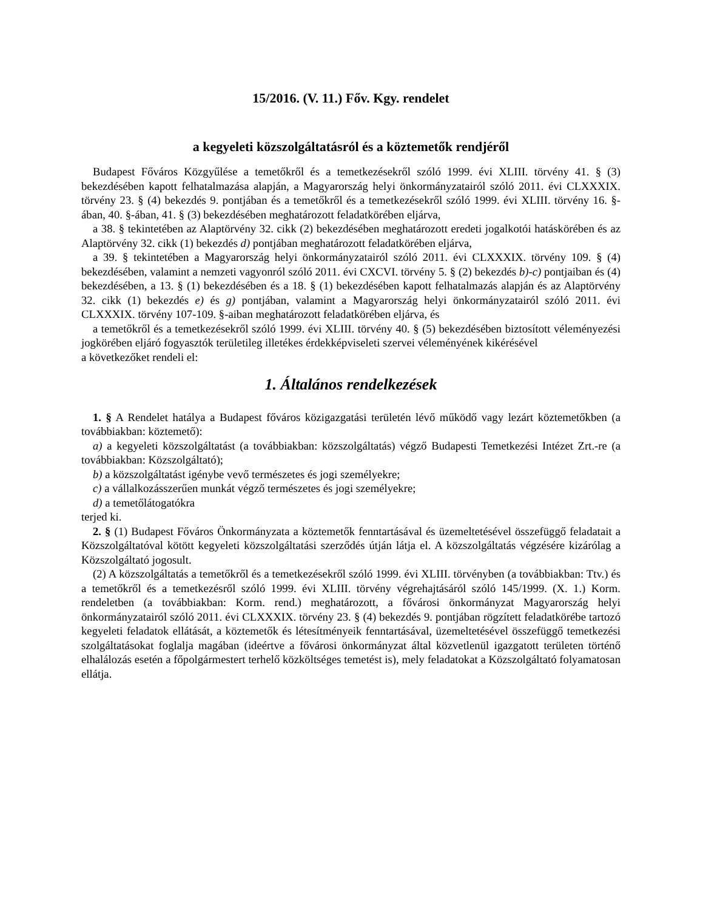15/2016. (V. 11.) Főv. Kgy. rendelet
a kegyeleti közszolgáltatásról és a köztemetők rendjéről
Budapest Főváros Közgyűlése a temetőkről és a temetkezésekről szóló 1999. évi XLIII. törvény 41. § (3) bekezdésében kapott felhatalmazása alapján, a Magyarország helyi önkormányzatairól szóló 2011. évi CLXXXIX. törvény 23. § (4) bekezdés 9. pontjában és a temetőkről és a temetkezésekről szóló 1999. évi XLIII. törvény 16. §-ában, 40. §-ában, 41. § (3) bekezdésében meghatározott feladatkörében eljárva,
a 38. § tekintetében az Alaptörvény 32. cikk (2) bekezdésében meghatározott eredeti jogalkotói hatáskörében és az Alaptörvény 32. cikk (1) bekezdés d) pontjában meghatározott feladatkörében eljárva,
a 39. § tekintetében a Magyarország helyi önkormányzatairól szóló 2011. évi CLXXXIX. törvény 109. § (4) bekezdésében, valamint a nemzeti vagyonról szóló 2011. évi CXCVI. törvény 5. § (2) bekezdés b)-c) pontjaiban és (4) bekezdésében, a 13. § (1) bekezdésében és a 18. § (1) bekezdésében kapott felhatalmazás alapján és az Alaptörvény 32. cikk (1) bekezdés e) és g) pontjában, valamint a Magyarország helyi önkormányzatairól szóló 2011. évi CLXXXIX. törvény 107-109. §-aiban meghatározott feladatkörében eljárva, és
a temetőkről és a temetkezésekről szóló 1999. évi XLIII. törvény 40. § (5) bekezdésében biztosított véleményezési jogkörében eljáró fogyasztók területileg illetékes érdekképviseleti szervei véleményének kikérésével
a következőket rendeli el:
1. Általános rendelkezések
1. § A Rendelet hatálya a Budapest főváros közigazgatási területén lévő működő vagy lezárt köztemetőkben (a továbbiakban: köztemető):
a) a kegyeleti közszolgáltatást (a továbbiakban: közszolgáltatás) végző Budapesti Temetkezési Intézet Zrt.-re (a továbbiakban: Közszolgáltató);
b) a közszolgáltatást igénybe vevő természetes és jogi személyekre;
c) a vállalkozásszerűen munkát végző természetes és jogi személyekre;
d) a temetőlátogatókra
terjed ki.
2. § (1) Budapest Főváros Önkormányzata a köztemetők fenntartásával és üzemeltetésével összefüggő feladatait a Közszolgáltatóval kötött kegyeleti közszolgáltatási szerződés útján látja el. A közszolgáltatás végzésére kizárólag a Közszolgáltató jogosult.
(2) A közszolgáltatás a temetőkről és a temetkezésekről szóló 1999. évi XLIII. törvényben (a továbbiakban: Ttv.) és a temetőkről és a temetkezésről szóló 1999. évi XLIII. törvény végrehajtásáról szóló 145/1999. (X. 1.) Korm. rendeletben (a továbbiakban: Korm. rend.) meghatározott, a fővárosi önkormányzat Magyarország helyi önkormányzatairól szóló 2011. évi CLXXXIX. törvény 23. § (4) bekezdés 9. pontjában rögzített feladatkörébe tartozó kegyeleti feladatok ellátását, a köztemetők és létesítményeik fenntartásával, üzemeltetésével összefüggő temetkezési szolgáltatásokat foglalja magában (ideértve a fővárosi önkormányzat által közvetlenül igazgatott területen történő elhalálozás esetén a főpolgármestert terhelő közköltséges temetést is), mely feladatokat a Közszolgáltató folyamatosan ellátja.